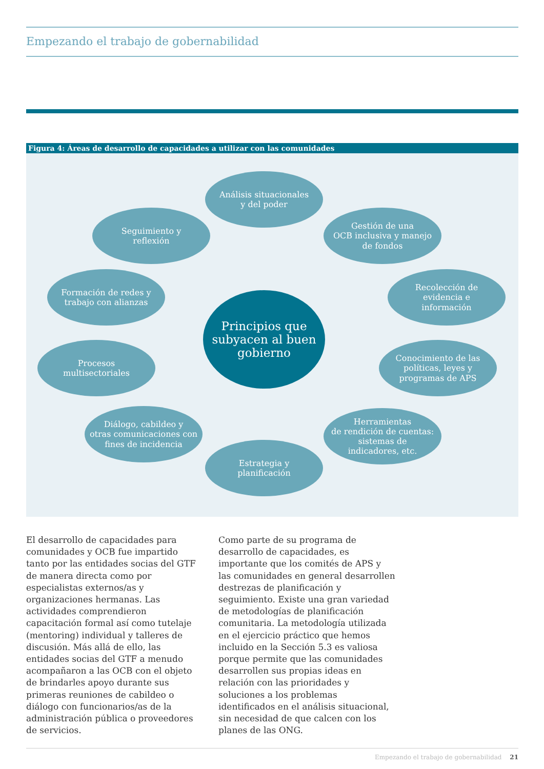Empezando el trabajo de gobernabilidad
Figura 4: Áreas de desarrollo de capacidades a utilizar con las comunidades
Análisis situacionales
y del poder
Gestión de una
OCB inclusiva y manejo
de fondos
Recolección de
evidencia e
información
Conocimiento de las
políticas, leyes y
programas de APS
Herramientas
de rendición de cuentas:
sistemas de
indicadores, etc.
Estrategia y
planificación
Diálogo, cabildeo y
otras comunicaciones con
fines de incidencia
Procesos
multisectoriales
Formación de redes y
trabajo con alianzas
Seguimiento y
reflexión
Principios que
subyacen al buen
gobierno
El desarrollo de capacidades para comunidades y OCB fue impartido tanto por las entidades socias del GTF de manera directa como por especialistas externos/as y organizaciones hermanas. Las actividades comprendieron capacitación formal así como tutelaje (mentoring) individual y talleres de discusión. Más allá de ello, las entidades socias del GTF a menudo acompañaron a las OCB con el objeto de brindarles apoyo durante sus primeras reuniones de cabildeo o diálogo con funcionarios/as de la administración pública o proveedores de servicios.
Como parte de su programa de desarrollo de capacidades, es importante que los comités de APS y las comunidades en general desarrollen destrezas de planificación y seguimiento. Existe una gran variedad de metodologías de planificación comunitaria. La metodología utilizada en el ejercicio práctico que hemos incluido en la Sección 5.3 es valiosa porque permite que las comunidades desarrollen sus propias ideas en relación con las prioridades y soluciones a los problemas identificados en el análisis situacional, sin necesidad de que calcen con los planes de las ONG.
Empezando el trabajo de gobernabilidad 21